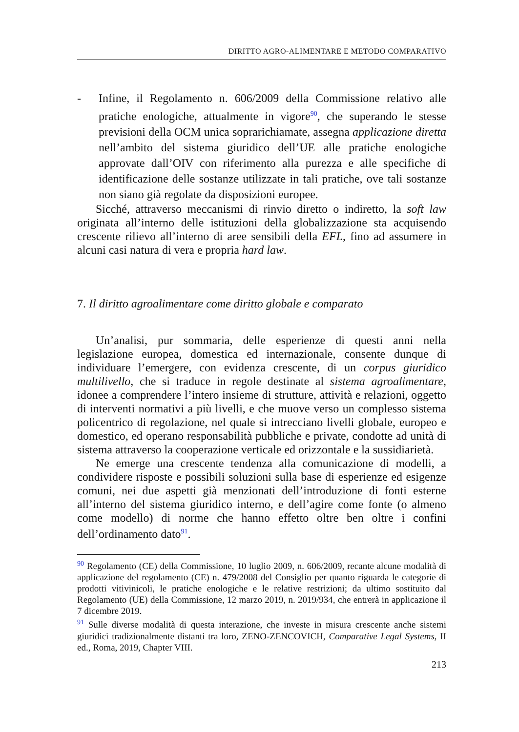DIRITTO AGRO-ALIMENTARE E METODO COMPARATIVO
- Infine, il Regolamento n. 606/2009 della Commissione relativo alle pratiche enologiche, attualmente in vigore<sup>90</sup>, che superando le stesse previsioni della OCM unica soprarichiamate, assegna applicazione diretta nell’ambito del sistema giuridico dell’UE alle pratiche enologiche approvate dall’OIV con riferimento alla purezza e alle specifiche di identificazione delle sostanze utilizzate in tali pratiche, ove tali sostanze non siano già regolate da disposizioni europee.
Sicché, attraverso meccanismi di rinvio diretto o indiretto, la soft law originata all’interno delle istituzioni della globalizzazione sta acquisendo crescente rilievo all’interno di aree sensibili della EFL, fino ad assumere in alcuni casi natura di vera e propria hard law.
7. Il diritto agroalimentare come diritto globale e comparato
Un’analisi, pur sommaria, delle esperienze di questi anni nella legislazione europea, domestica ed internazionale, consente dunque di individuare l’emergere, con evidenza crescente, di un corpus giuridico multilivello, che si traduce in regole destinate al sistema agroalimentare, idonee a comprendere l’intero insieme di strutture, attività e relazioni, oggetto di interventi normativi a più livelli, e che muove verso un complesso sistema policentrico di regolazione, nel quale si intrecciano livelli globale, europeo e domestico, ed operano responsabilità pubbliche e private, condotte ad unità di sistema attraverso la cooperazione verticale ed orizzontale e la sussidiarietà.
Ne emerge una crescente tendenza alla comunicazione di modelli, a condividere risposte e possibili soluzioni sulla base di esperienze ed esigenze comuni, nei due aspetti già menzionati dell’introduzione di fonti esterne all’interno del sistema giuridico interno, e dell’agire come fonte (o almeno come modello) di norme che hanno effetto oltre ben oltre i confini dell’ordinamento dato<sup>91</sup>.
<sup>90</sup> Regolamento (CE) della Commissione, 10 luglio 2009, n. 606/2009, recante alcune modalità di applicazione del regolamento (CE) n. 479/2008 del Consiglio per quanto riguarda le categorie di prodotti vitivinicoli, le pratiche enologiche e le relative restrizioni; da ultimo sostituito dal Regolamento (UE) della Commissione, 12 marzo 2019, n. 2019/934, che entrerà in applicazione il 7 dicembre 2019.
<sup>91</sup> Sulle diverse modalità di questa interazione, che investe in misura crescente anche sistemi giuridici tradizionalmente distanti tra loro, ZENO-ZENCOVICH, Comparative Legal Systems, II ed., Roma, 2019, Chapter VIII.
213